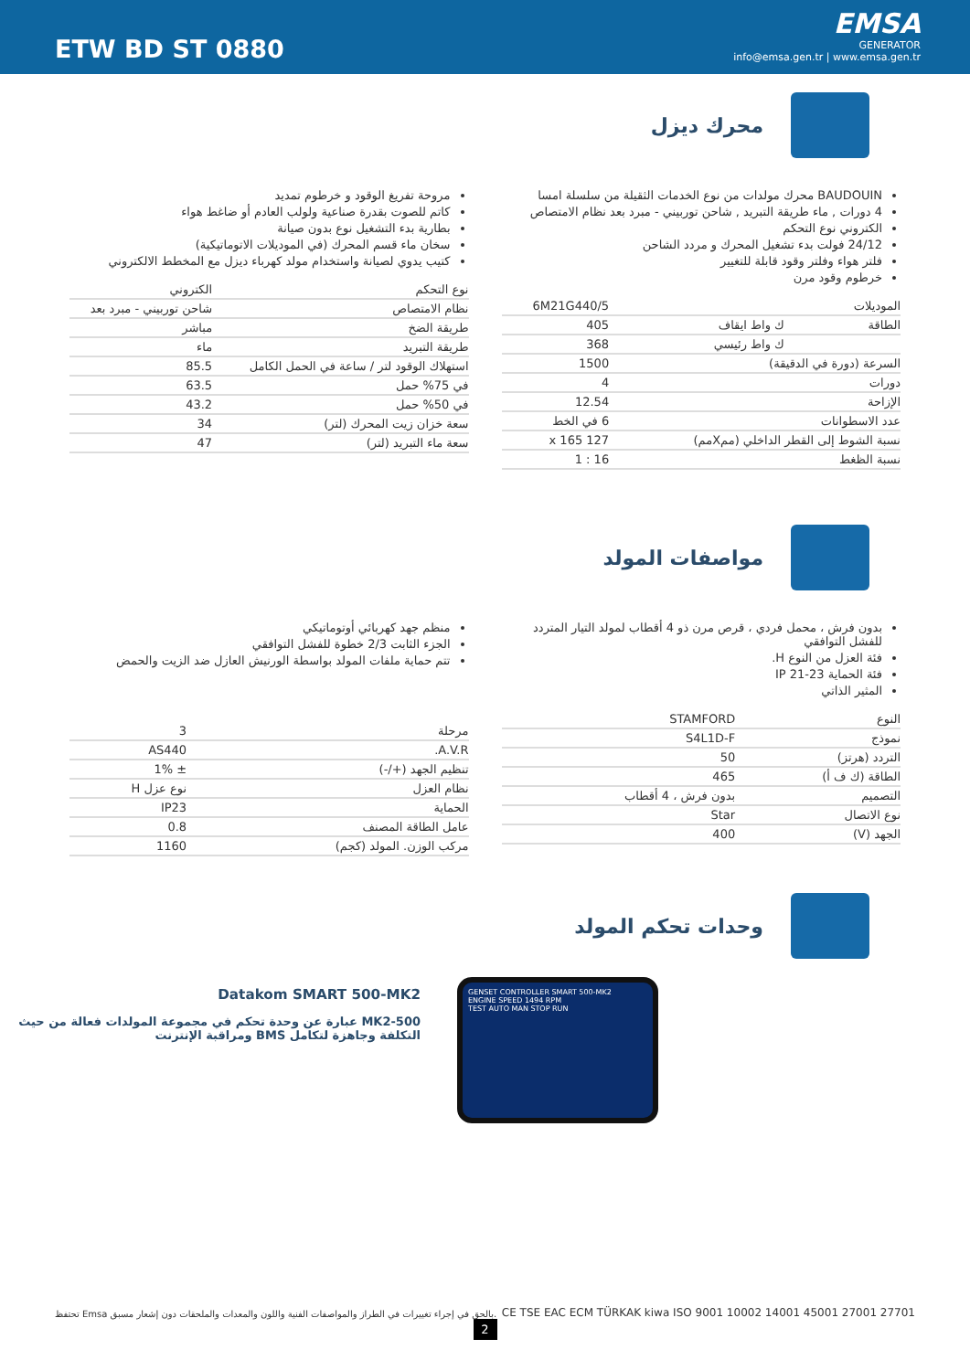ETW BD ST 0880
EMSA
GENERATOR
info@emsa.gen.tr | www.emsa.gen.tr
محرك ديزل
BAUDOUIN محرك مولدات من نوع الخدمات الثقيلة من سلسلة امسا
4 دورات , ماء طريقة التبريد , شاحن توربيني - مبرد بعد نظام الامتصاص
الكتروني نوع التحكم
24/12 فولت بدء تشغيل المحرك و مردد الشاحن
فلتر هواء وفلتر وقود قابلة للتغيير
خرطوم وقود مرن
| الموديلات | | 6M21G440/5 |
| الطاقة | ك واط ايقاف | 405 |
| | ك واط رئيسي | 368 |
| السرعة (دورة في الدقيقة) | | 1500 |
| دورات | | 4 |
| الإزاحة | | 12.54 |
| عدد الاسطوانات | | 6 في الخط |
| نسبة الشوط إلى القطر الداخلي (ممXمم) | | 127 x 165 |
| نسبة الظغط | | 16 : 1 |
مروحة تفريغ الوقود و خرطوم تمديد
كاتم للصوت بقدرة صناعية ولولب العادم أو ضاغط هواء
بطارية بدء التشغيل نوع بدون صيانة
سخان ماء قسم المحرك (في الموديلات الاتوماتيكية)
كتيب يدوي لصيانة واستخدام مولد كهرباء ديزل مع المخطط الالكتروني
| نوع التحكم | الكتروني |
| نظام الامتصاص | شاحن توربيني - مبرد بعد |
| طريقة الضخ | مباشر |
| طريقة التبريد | ماء |
| استهلاك الوقود لتر / ساعة في الحمل الكامل | 85.5 |
| في 75% حمل | 63.5 |
| في 50% حمل | 43.2 |
| سعة خزان زيت المحرك (لتر) | 34 |
| سعة ماء التبريد (لتر) | 47 |
مواصفات المولد
بدون فرش ، محمل فردي ، قرص مرن ذو 4 أقطاب لمولد التيار المتردد للفشل التوافقي
فئة العزل من النوع H.
فئة الحماية IP 21-23
المثير الذاتي
| النوع | STAMFORD |
| نموذج | S4L1D-F |
| التردد (هرتز) | 50 |
| الطاقة (ك ف أ) | 465 |
| التصميم | بدون فرش ، 4 أقطاب |
| نوع الاتصال | Star |
| الجهد (V) | 400 |
منظم جهد كهربائي أوتوماتيكي
الجزء الثابت 2/3 خطوة للفشل التوافقي
تتم حماية ملفات المولد بواسطة الورنيش العازل ضد الزيت والحمض
| مرحلة | 3 |
| A.V.R. | AS440 |
| تنظيم الجهد (+/-) | ± 1% |
| نظام العزل | نوع عزل H |
| الحماية | IP23 |
| عامل الطاقة المصنف | 0.8 |
| مركب الوزن. المولد (كجم) | 1160 |
وحدات تحكم المولد
GENSET CONTROLLER SMART 500-MK2
ENGINE SPEED 1494 RPM
TEST AUTO MAN STOP RUN
Datakom SMART 500-MK2
MK2-500 عبارة عن وحدة تحكم في مجموعة المولدات فعالة من حيث التكلفة وجاهزة لتكامل BMS ومراقبة الإنترنت
تحتفظ Emsa بالحق في إجراء تغييرات في الطراز والمواصفات الفنية واللون والمعدات والملحقات دون إشعار مسبق.
CE TSE EAC ECM TÜRKAK kiwa ISO 9001 10002 14001 45001 27001 27701
2